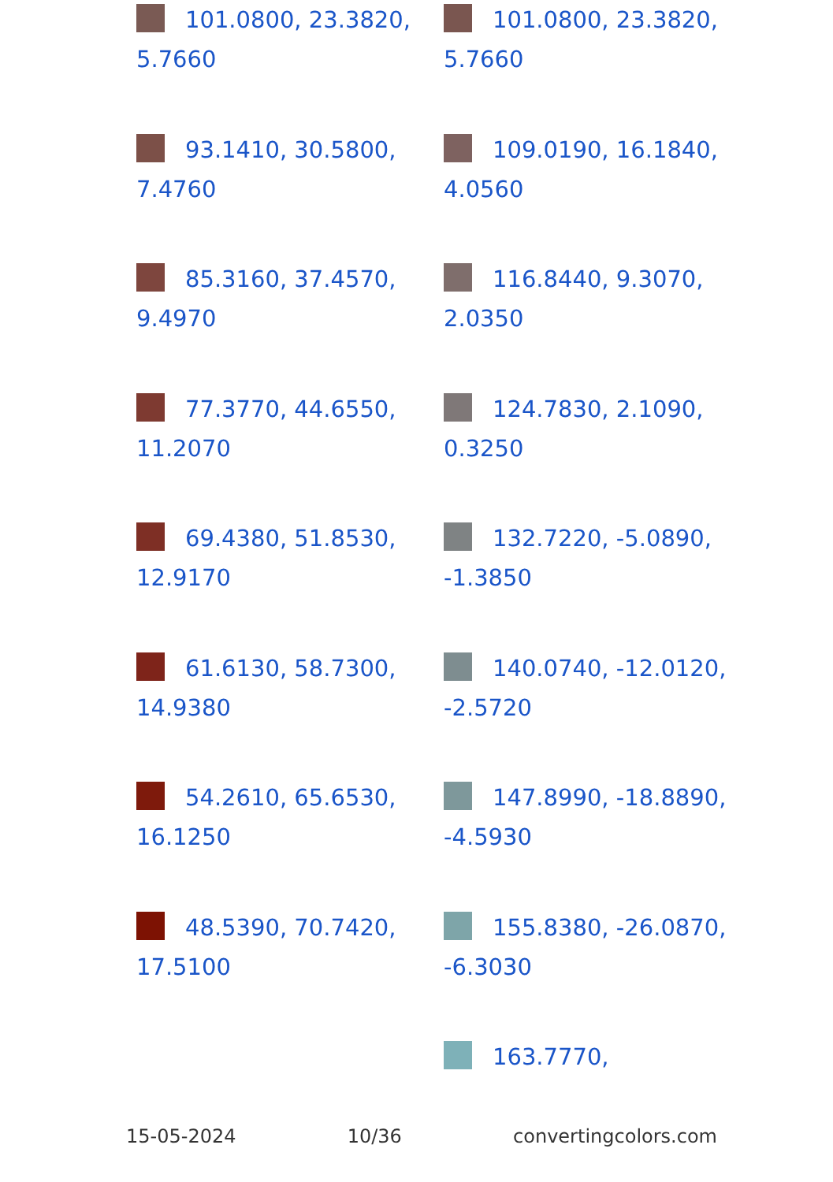101.0800, 23.3820, 5.7660
93.1410, 30.5800, 7.4760
85.3160, 37.4570, 9.4970
77.3770, 44.6550, 11.2070
69.4380, 51.8530, 12.9170
61.6130, 58.7300, 14.9380
54.2610, 65.6530, 16.1250
48.5390, 70.7420, 17.5100
101.0800, 23.3820, 5.7660
109.0190, 16.1840, 4.0560
116.8440, 9.3070, 2.0350
124.7830, 2.1090, 0.3250
132.7220, -5.0890, -1.3850
140.0740, -12.0120, -2.5720
147.8990, -18.8890, -4.5930
155.8380, -26.0870, -6.3030
163.7770,
15-05-2024 10/36 convertingcolors.com